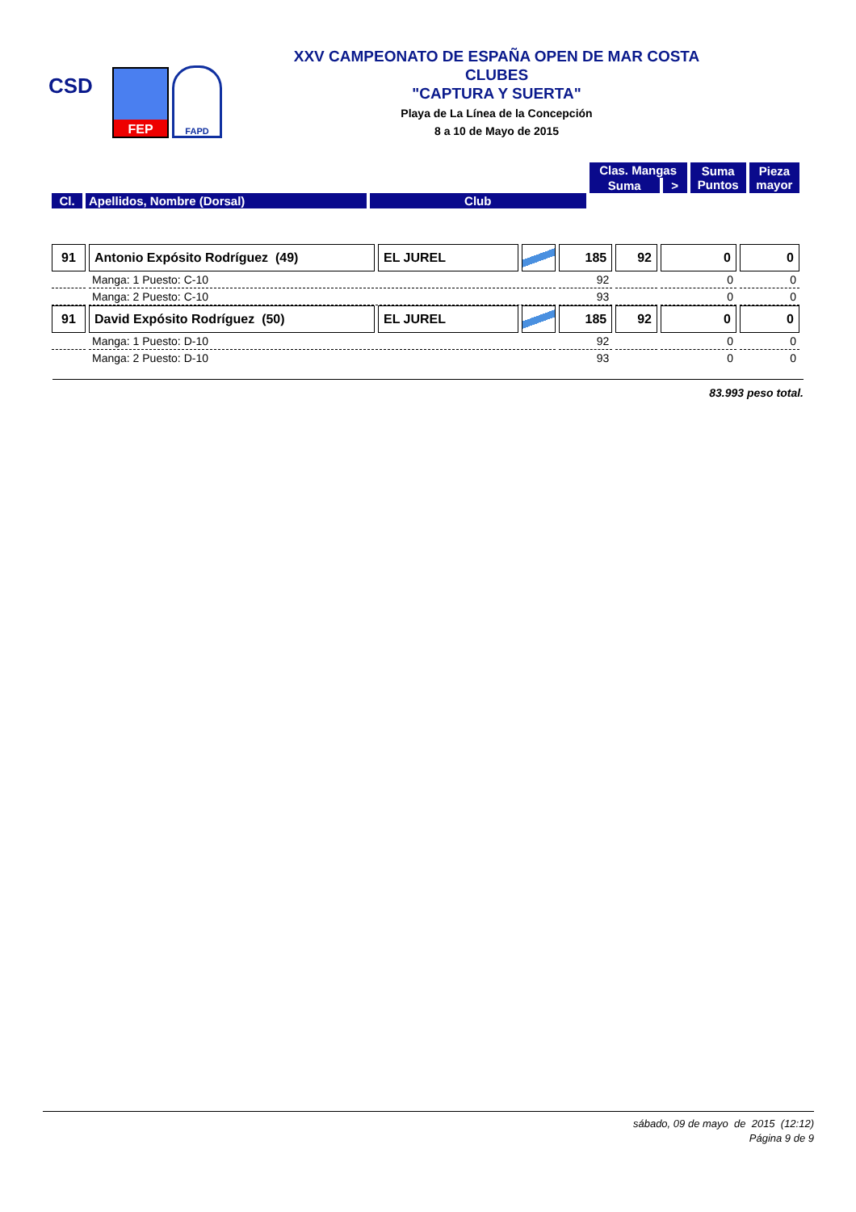CSD
FEP
FAPD
XXV CAMPEONATO DE ESPAÑA OPEN DE MAR COSTA
CLUBES
"CAPTURA Y SUERTA"
Playa de La Línea de la Concepción
8 a 10 de Mayo de 2015
| | | | Clas. Mangas | | Suma Puntos | Pieza mayor | |
| --- | --- | --- | --- | --- | --- | --- | --- |
| | | | | Suma | | | > |
| Cl. | Apellidos, Nombre (Dorsal) | Club | | | | | |
| 91 | Antonio Expósito Rodríguez (49) | EL JUREL | | 185 | 92 | 0 | 0 |
| | Manga: 1 Puesto: C-10 | | | 92 | | 0 | 0 |
| | Manga: 2 Puesto: C-10 | | | 93 | | 0 | 0 |
| 91 | David Expósito Rodríguez (50) | EL JUREL | | 185 | 92 | 0 | 0 |
| | Manga: 1 Puesto: D-10 | | | 92 | | 0 | 0 |
| | Manga: 2 Puesto: D-10 | | | 93 | | 0 | 0 |
83.993 peso total.
sábado, 09 de mayo de 2015 (12:12)
Página 9 de 9